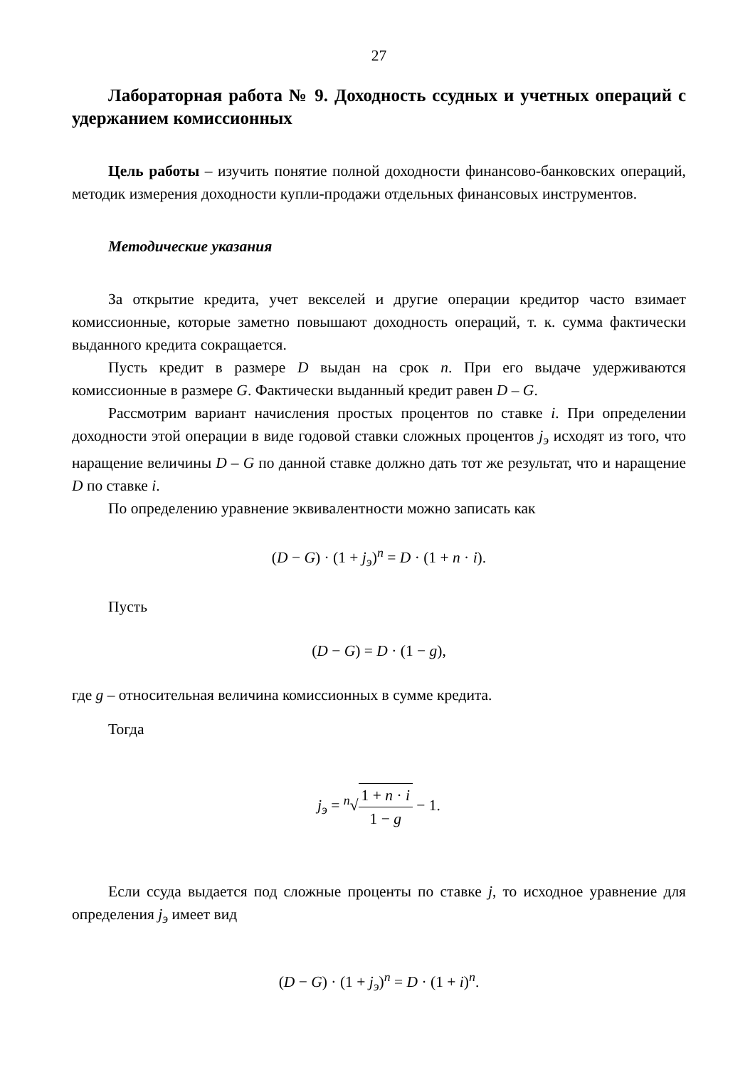27
Лабораторная работа № 9. Доходность ссудных и учетных операций с удержанием комиссионных
Цель работы – изучить понятие полной доходности финансово-банковских операций, методик измерения доходности купли-продажи отдельных финансовых инструментов.
Методические указания
За открытие кредита, учет векселей и другие операции кредитор часто взимает комиссионные, которые заметно повышают доходность операций, т. к. сумма фактически выданного кредита сокращается.
Пусть кредит в размере D выдан на срок n. При его выдаче удерживаются комиссионные в размере G. Фактически выданный кредит равен D – G.
Рассмотрим вариант начисления простых процентов по ставке i. При определении доходности этой операции в виде годовой ставки сложных процентов j<sub>э</sub> исходят из того, что наращение величины D – G по данной ставке должно дать тот же результат, что и наращение D по ставке i.
По определению уравнение эквивалентности можно записать как
(D − G) · (1 + j<sub>э</sub>)<sup>n</sup> = D · (1 + n · i).
Пусть
(D − G) = D · (1 − g),
где g – относительная величина комиссионных в сумме кредита.
Тогда
j<sub>э</sub> = <sup>n</sup>√1 + n · i 1 − g − 1.
Если ссуда выдается под сложные проценты по ставке j, то исходное уравнение для определения j<sub>э</sub> имеет вид
(D − G) · (1 + j<sub>э</sub>)<sup>n</sup> = D · (1 + i)<sup>n</sup>.